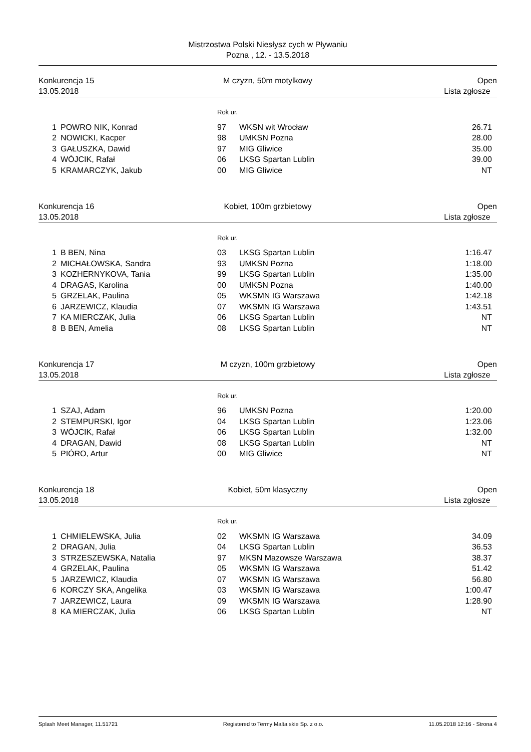Mistrzostwa Polski Niesłysz cych w Pływaniu
Pozna , 12. - 13.5.2018
Konkurencja 15
13.05.2018
M czyzn, 50m motylkowy
Open
Lista zgłosze
Rok ur.
| 1 | POWRO NIK, Konrad | 97 | WKSN wit Wrocław | 26.71 |
| 2 | NOWICKI, Kacper | 98 | UMKSN Pozna | 28.00 |
| 3 | GAŁUSZKA, Dawid | 97 | MIG Gliwice | 35.00 |
| 4 | WÓJCIK, Rafał | 06 | LKSG Spartan Lublin | 39.00 |
| 5 | KRAMARCZYK, Jakub | 00 | MIG Gliwice | NT |
Konkurencja 16
13.05.2018
Kobiet, 100m grzbietowy
Open
Lista zgłosze
Rok ur.
| 1 | B BEN, Nina | 03 | LKSG Spartan Lublin | 1:16.47 |
| 2 | MICHAŁOWSKA, Sandra | 93 | UMKSN Pozna | 1:18.00 |
| 3 | KOZHERNYKOVA, Tania | 99 | LKSG Spartan Lublin | 1:35.00 |
| 4 | DRAGAS, Karolina | 00 | UMKSN Pozna | 1:40.00 |
| 5 | GRZELAK, Paulina | 05 | WKSMN IG Warszawa | 1:42.18 |
| 6 | JARZEWICZ, Klaudia | 07 | WKSMN IG Warszawa | 1:43.51 |
| 7 | KA MIERCZAK, Julia | 06 | LKSG Spartan Lublin | NT |
| 8 | B BEN, Amelia | 08 | LKSG Spartan Lublin | NT |
Konkurencja 17
13.05.2018
M czyzn, 100m grzbietowy
Open
Lista zgłosze
Rok ur.
| 1 | SZAJ, Adam | 96 | UMKSN Pozna | 1:20.00 |
| 2 | STEMPURSKI, Igor | 04 | LKSG Spartan Lublin | 1:23.06 |
| 3 | WÓJCIK, Rafał | 06 | LKSG Spartan Lublin | 1:32.00 |
| 4 | DRAGAN, Dawid | 08 | LKSG Spartan Lublin | NT |
| 5 | PIÓRO, Artur | 00 | MIG Gliwice | NT |
Konkurencja 18
13.05.2018
Kobiet, 50m klasyczny
Open
Lista zgłosze
Rok ur.
| 1 | CHMIELEWSKA, Julia | 02 | WKSMN IG Warszawa | 34.09 |
| 2 | DRAGAN, Julia | 04 | LKSG Spartan Lublin | 36.53 |
| 3 | STRZESZEWSKA, Natalia | 97 | MKSN Mazowsze Warszawa | 38.37 |
| 4 | GRZELAK, Paulina | 05 | WKSMN IG Warszawa | 51.42 |
| 5 | JARZEWICZ, Klaudia | 07 | WKSMN IG Warszawa | 56.80 |
| 6 | KORCZY SKA, Angelika | 03 | WKSMN IG Warszawa | 1:00.47 |
| 7 | JARZEWICZ, Laura | 09 | WKSMN IG Warszawa | 1:28.90 |
| 8 | KA MIERCZAK, Julia | 06 | LKSG Spartan Lublin | NT |
Splash Meet Manager, 11.51721 Registered to Termy Malta skie Sp. z o.o. 11.05.2018 12:16 - Strona 4